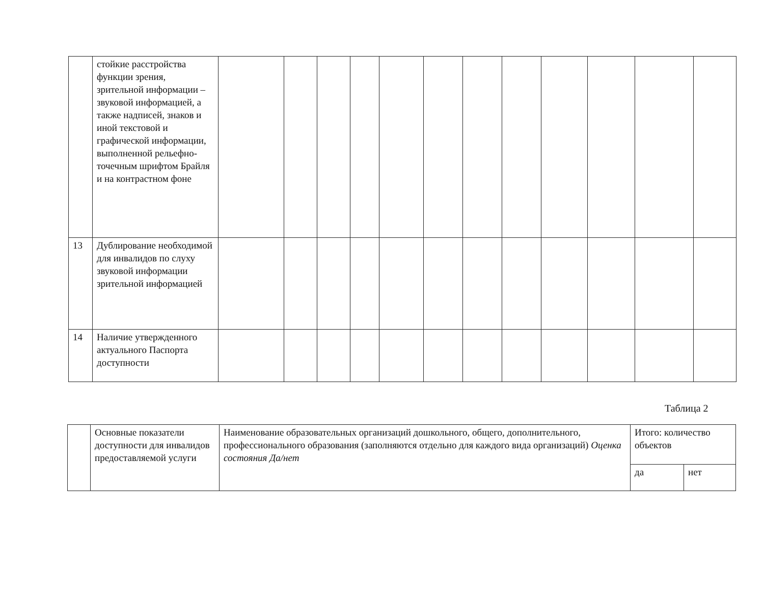| | стойкие расстройства функции зрения, зрительной информации – звуковой информацией, а также надписей, знаков и иной текстовой и графической информации, выполненной рельефно-точечным шрифтом Брайля и на контрастном фоне | | | | | | | | | | | | |
| 13 | Дублирование необходимой для инвалидов по слуху звуковой информации зрительной информацией | | | | | | | | | | | | |
| 14 | Наличие утвержденного актуального Паспорта доступности | | | | | | | | | | | | |
Таблица 2
| | Основные показатели доступности для инвалидов предоставляемой услуги | Наименование образовательных организаций дошкольного, общего, дополнительного, профессионального образования (заполняются отдельно для каждого вида организаций) Оценка состояния Да/нет | Итого: количество объектов | |
| | | | да | нет |